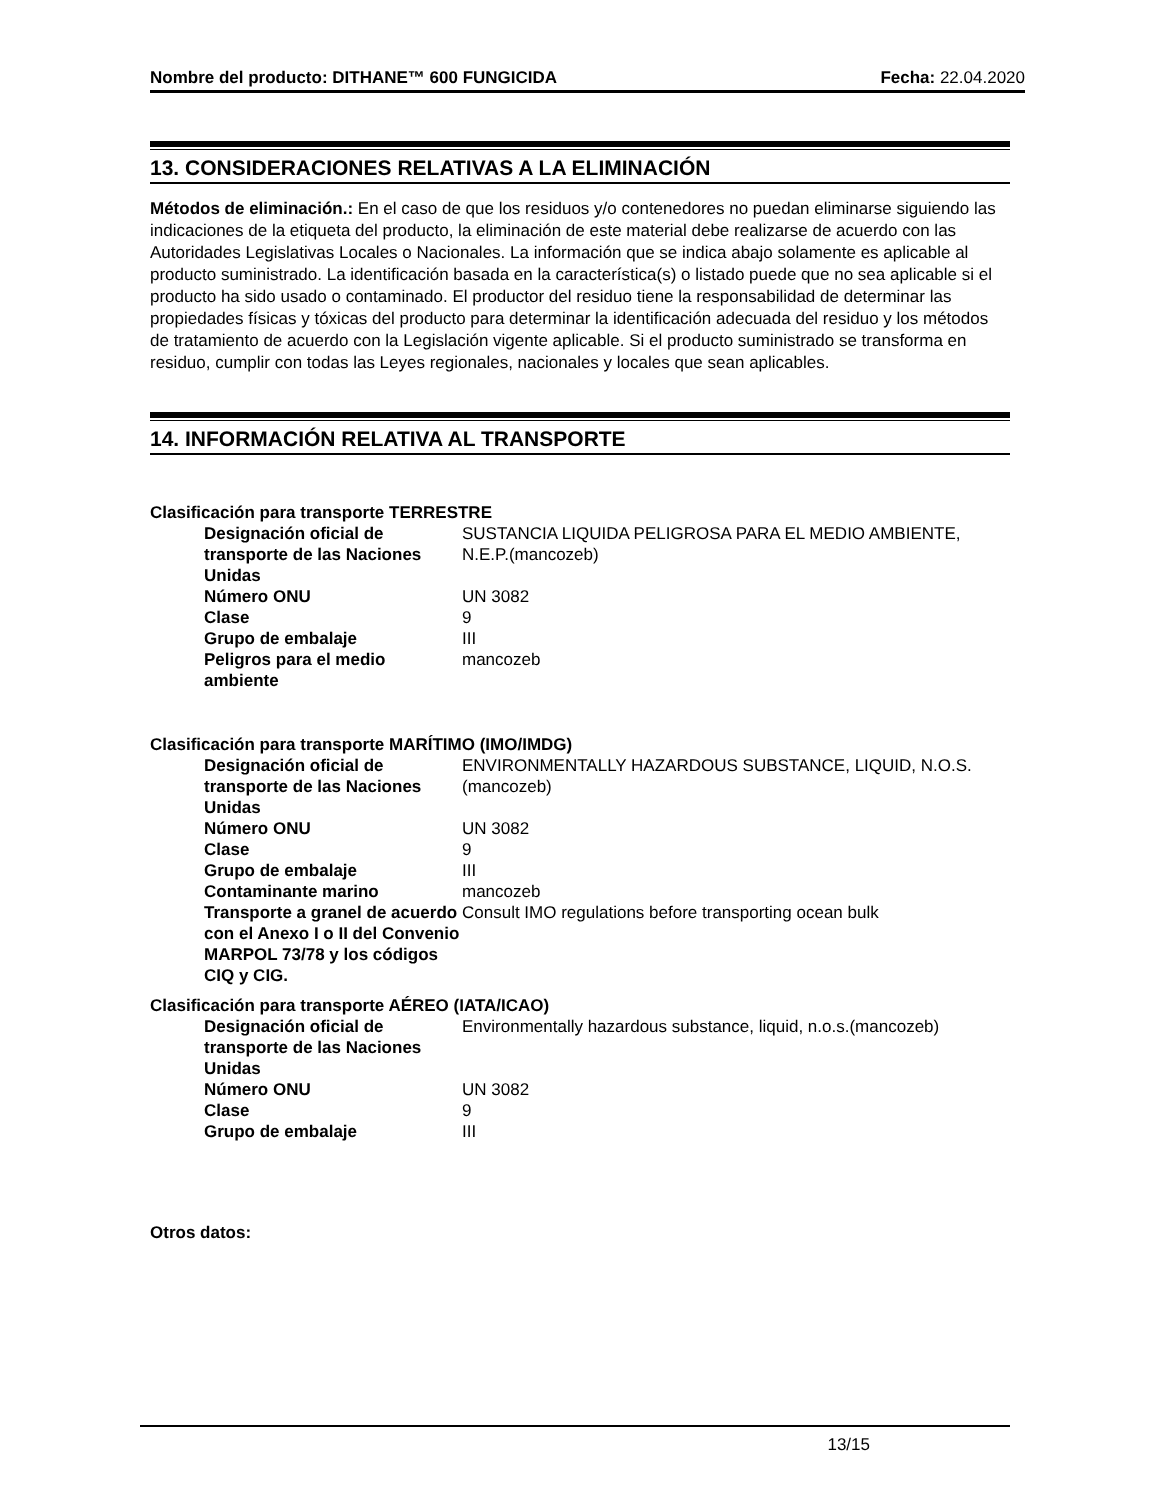Nombre del producto: DITHANE™ 600 FUNGICIDA Fecha: 22.04.2020
13. CONSIDERACIONES RELATIVAS A LA ELIMINACIÓN
Métodos de eliminación.: En el caso de que los residuos y/o contenedores no puedan eliminarse siguiendo las indicaciones de la etiqueta del producto, la eliminación de este material debe realizarse de acuerdo con las Autoridades Legislativas Locales o Nacionales. La información que se indica abajo solamente es aplicable al producto suministrado. La identificación basada en la característica(s) o listado puede que no sea aplicable si el producto ha sido usado o contaminado. El productor del residuo tiene la responsabilidad de determinar las propiedades físicas y tóxicas del producto para determinar la identificación adecuada del residuo y los métodos de tratamiento de acuerdo con la Legislación vigente aplicable. Si el producto suministrado se transforma en residuo, cumplir con todas las Leyes regionales, nacionales y locales que sean aplicables.
14. INFORMACIÓN RELATIVA AL TRANSPORTE
Clasificación para transporte TERRESTRE
| Designación oficial de transporte de las Naciones Unidas | SUSTANCIA LIQUIDA PELIGROSA PARA EL MEDIO AMBIENTE, N.E.P.(mancozeb) |
| Número ONU | UN 3082 |
| Clase | 9 |
| Grupo de embalaje | III |
| Peligros para el medio ambiente | mancozeb |
Clasificación para transporte MARÍTIMO (IMO/IMDG)
| Designación oficial de transporte de las Naciones Unidas | ENVIRONMENTALLY HAZARDOUS SUBSTANCE, LIQUID, N.O.S.(mancozeb) |
| Número ONU | UN 3082 |
| Clase | 9 |
| Grupo de embalaje | III |
| Contaminante marino | mancozeb |
| Transporte a granel de acuerdo con el Anexo I o II del Convenio MARPOL 73/78 y los códigos CIQ y CIG. | Consult IMO regulations before transporting ocean bulk |
Clasificación para transporte AÉREO (IATA/ICAO)
| Designación oficial de transporte de las Naciones Unidas | Environmentally hazardous substance, liquid, n.o.s.(mancozeb) |
| Número ONU | UN 3082 |
| Clase | 9 |
| Grupo de embalaje | III |
Otros datos:
13/15